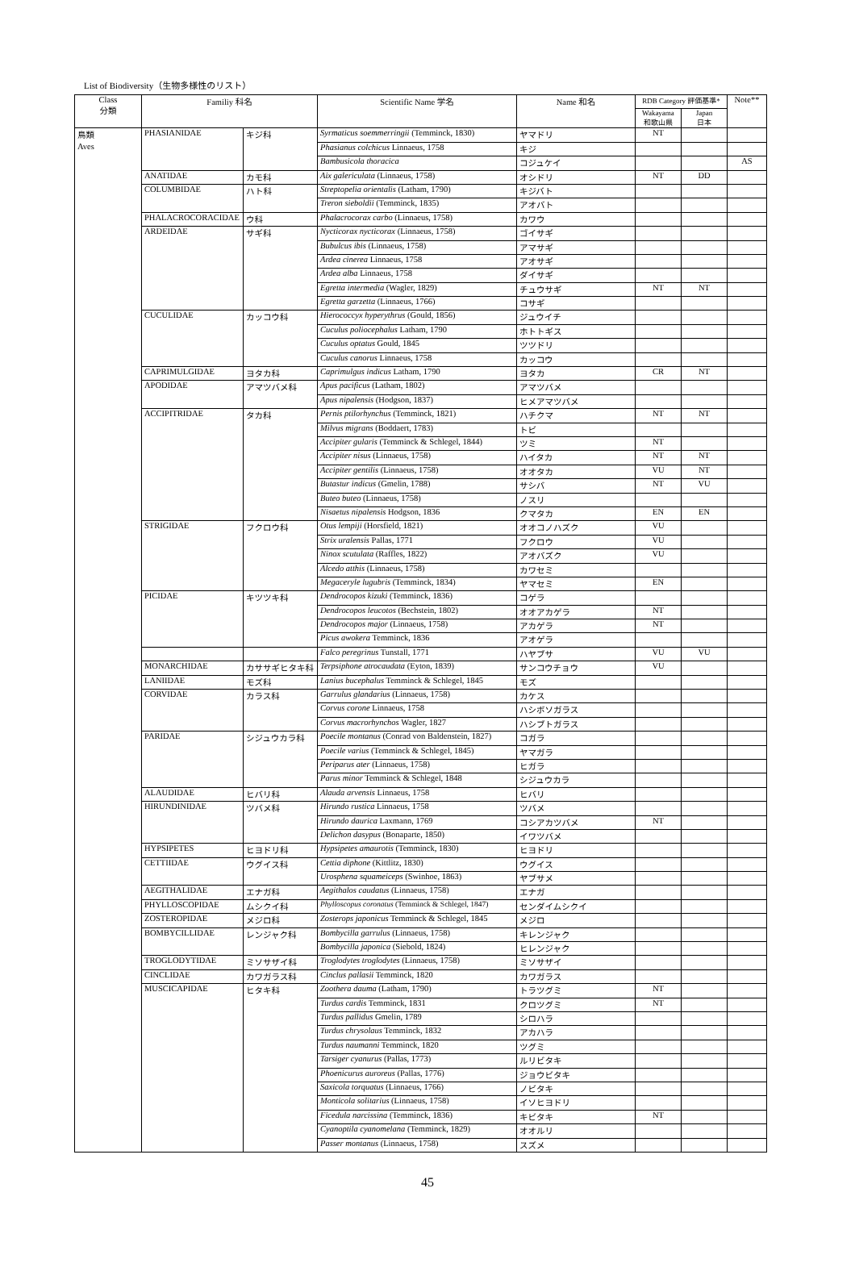List of Biodiversity（生物多様性のリスト）
| Class 分類 | Familiy 科名 | | Scientific Name 学名 | Name 和名 | RDB Category 評価基準* | | Note** |
| --- | --- | --- | --- | --- | --- | --- | --- |
| | | | | | Wakayama 和歌山県 | Japan 日本 | |
| 鳥類 | PHASIANIDAE | キジ科 | Syrmaticus soemmerringii (Temminck, 1830) | ヤマドリ | NT | | |
| Aves | | | Phasianus colchicus Linnaeus, 1758 | キジ | | | |
| | | | Bambusicola thoracica | コジュケイ | | | AS |
| | ANATIDAE | カモ科 | Aix galericulata (Linnaeus, 1758) | オシドリ | NT | DD | |
| | COLUMBIDAE | ハト科 | Streptopelia orientalis (Latham, 1790) | キジバト | | | |
| | | | Treron sieboldii (Temminck, 1835) | アオバト | | | |
| | PHALACROCORACIDAE | ウ科 | Phalacrocorax carbo (Linnaeus, 1758) | カワウ | | | |
| | ARDEIDAE | サギ科 | Nycticorax nycticorax (Linnaeus, 1758) | ゴイサギ | | | |
| | | | Bubulcus ibis (Linnaeus, 1758) | アマサギ | | | |
| | | | Ardea cinerea Linnaeus, 1758 | アオサギ | | | |
| | | | Ardea alba Linnaeus, 1758 | ダイサギ | | | |
| | | | Egretta intermedia (Wagler, 1829) | チュウサギ | NT | NT | |
| | | | Egretta garzetta (Linnaeus, 1766) | コサギ | | | |
| | CUCULIDAE | カッコウ科 | Hierococcyx hyperythrus (Gould, 1856) | ジュウイチ | | | |
| | | | Cuculus poliocephalus Latham, 1790 | ホトトギス | | | |
| | | | Cuculus optatus Gould, 1845 | ツツドリ | | | |
| | | | Cuculus canorus Linnaeus, 1758 | カッコウ | | | |
| | CAPRIMULGIDAE | ヨタカ科 | Caprimulgus indicus Latham, 1790 | ヨタカ | CR | NT | |
| | APODIDAE | アマツバメ科 | Apus pacificus (Latham, 1802) | アマツバメ | | | |
| | | | Apus nipalensis (Hodgson, 1837) | ヒメアマツバメ | | | |
| | ACCIPITRIDAE | タカ科 | Pernis ptilorhynchus (Temminck, 1821) | ハチクマ | NT | NT | |
| | | | Milvus migrans (Boddaert, 1783) | トビ | | | |
| | | | Accipiter gularis (Temminck & Schlegel, 1844) | ツミ | NT | | |
| | | | Accipiter nisus (Linnaeus, 1758) | ハイタカ | NT | NT | |
| | | | Accipiter gentilis (Linnaeus, 1758) | オオタカ | VU | NT | |
| | | | Butastur indicus (Gmelin, 1788) | サシバ | NT | VU | |
| | | | Buteo buteo (Linnaeus, 1758) | ノスリ | | | |
| | | | Nisaetus nipalensis Hodgson, 1836 | クマタカ | EN | EN | |
| | STRIGIDAE | フクロウ科 | Otus lempiji (Horsfield, 1821) | オオコノハズク | VU | | |
| | | | Strix uralensis Pallas, 1771 | フクロウ | VU | | |
| | | | Ninox scutulata (Raffles, 1822) | アオバズク | VU | | |
| | | | Alcedo atthis (Linnaeus, 1758) | カワセミ | | | |
| | | | Megaceryle lugubris (Temminck, 1834) | ヤマセミ | EN | | |
| | PICIDAE | キツツキ科 | Dendrocopos kizuki (Temminck, 1836) | コゲラ | | | |
| | | | Dendrocopos leucotos (Bechstein, 1802) | オオアカゲラ | NT | | |
| | | | Dendrocopos major (Linnaeus, 1758) | アカゲラ | NT | | |
| | | | Picus awokera Temminck, 1836 | アオゲラ | | | |
| | | | Falco peregrinus Tunstall, 1771 | ハヤブサ | VU | VU | |
| | MONARCHIDAE | カササギヒタキ科 | Terpsiphone atrocaudata (Eyton, 1839) | サンコウチョウ | VU | | |
| | LANIIDAE | モズ科 | Lanius bucephalus Temminck & Schlegel, 1845 | モズ | | | |
| | CORVIDAE | カラス科 | Garrulus glandarius (Linnaeus, 1758) | カケス | | | |
| | | | Corvus corone Linnaeus, 1758 | ハシボソガラス | | | |
| | | | Corvus macrorhynchos Wagler, 1827 | ハシブトガラス | | | |
| | PARIDAE | シジュウカラ科 | Poecile montanus (Conrad von Baldenstein, 1827) | コガラ | | | |
| | | | Poecile varius (Temminck & Schlegel, 1845) | ヤマガラ | | | |
| | | | Periparus ater (Linnaeus, 1758) | ヒガラ | | | |
| | | | Parus minor Temminck & Schlegel, 1848 | シジュウカラ | | | |
| | ALAUDIDAE | ヒバリ科 | Alauda arvensis Linnaeus, 1758 | ヒバリ | | | |
| | HIRUNDINIDAE | ツバメ科 | Hirundo rustica Linnaeus, 1758 | ツバメ | | | |
| | | | Hirundo daurica Laxmann, 1769 | コシアカツバメ | NT | | |
| | | | Delichon dasypus (Bonaparte, 1850) | イワツバメ | | | |
| | HYPSIPETES | ヒヨドリ科 | Hypsipetes amaurotis (Temminck, 1830) | ヒヨドリ | | | |
| | CETTIIDAE | ウグイス科 | Cettia diphone (Kittlitz, 1830) | ウグイス | | | |
| | | | Urosphena squameiceps (Swinhoe, 1863) | ヤブサメ | | | |
| | AEGITHALIDAE | エナガ科 | Aegithalos caudatus (Linnaeus, 1758) | エナガ | | | |
| | PHYLLOSCOPIDAE | ムシクイ科 | Phylloscopus coronatus (Temminck & Schlegel, 1847) | センダイムシクイ | | | |
| | ZOSTEROPIDAE | メジロ科 | Zosterops japonicus Temminck & Schlegel, 1845 | メジロ | | | |
| | BOMBYCILLIDAE | レンジャク科 | Bombycilla garrulus (Linnaeus, 1758) | キレンジャク | | | |
| | | | Bombycilla japonica (Siebold, 1824) | ヒレンジャク | | | |
| | TROGLODYTIDAE | ミソサザイ科 | Troglodytes troglodytes (Linnaeus, 1758) | ミソサザイ | | | |
| | CINCLIDAE | カワガラス科 | Cinclus pallasii Temminck, 1820 | カワガラス | | | |
| | MUSCICAPIDAE | ヒタキ科 | Zoothera dauma (Latham, 1790) | トラツグミ | NT | | |
| | | | Turdus cardis Temminck, 1831 | クロツグミ | NT | | |
| | | | Turdus pallidus Gmelin, 1789 | シロハラ | | | |
| | | | Turdus chrysolaus Temminck, 1832 | アカハラ | | | |
| | | | Turdus naumanni Temminck, 1820 | ツグミ | | | |
| | | | Tarsiger cyanurus (Pallas, 1773) | ルリビタキ | | | |
| | | | Phoenicurus auroreus (Pallas, 1776) | ジョウビタキ | | | |
| | | | Saxicola torquatus (Linnaeus, 1766) | ノビタキ | | | |
| | | | Monticola solitarius (Linnaeus, 1758) | イソヒヨドリ | | | |
| | | | Ficedula narcissina (Temminck, 1836) | キビタキ | NT | | |
| | | | Cyanoptila cyanomelana (Temminck, 1829) | オオルリ | | | |
| | | | Passer montanus (Linnaeus, 1758) | スズメ | | | |
45